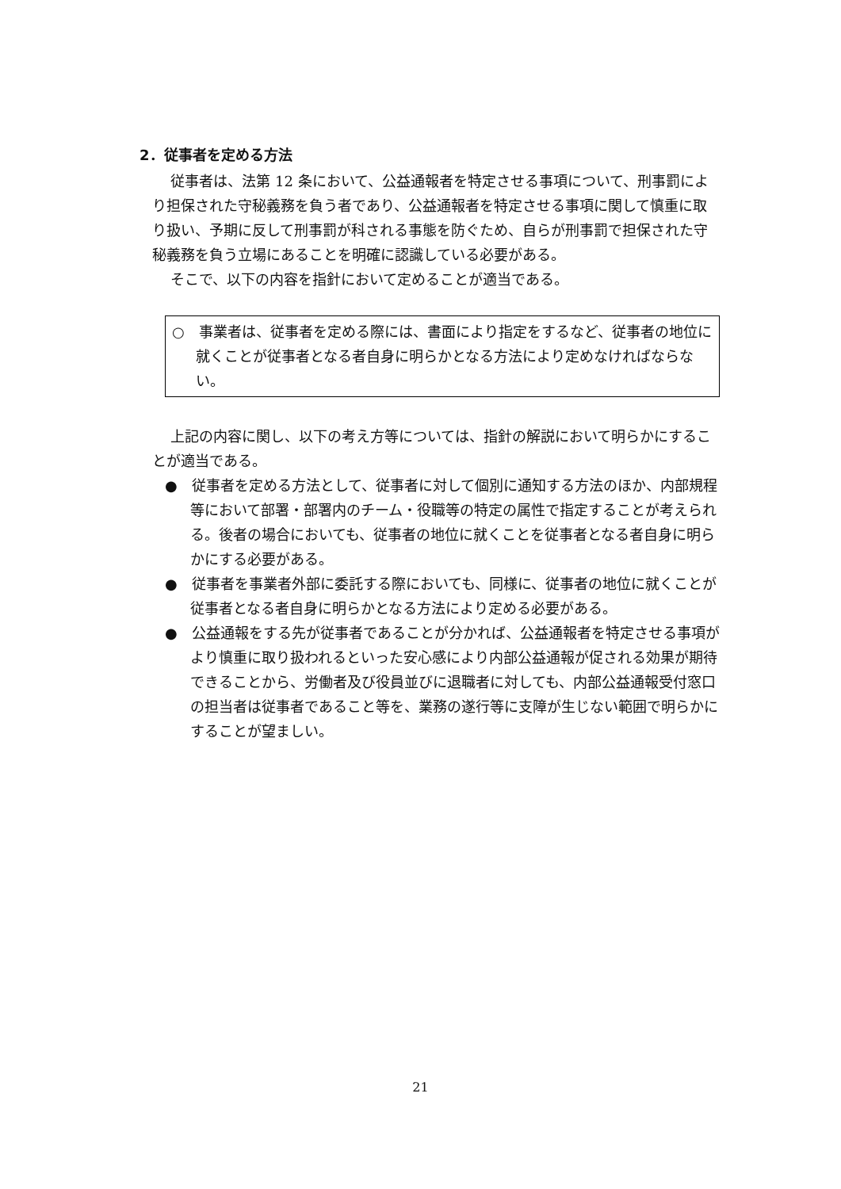2．従事者を定める方法
従事者は、法第 12 条において、公益通報者を特定させる事項について、刑事罰により担保された守秘義務を負う者であり、公益通報者を特定させる事項に関して慎重に取り扱い、予期に反して刑事罰が科される事態を防ぐため、自らが刑事罰で担保された守秘義務を負う立場にあることを明確に認識している必要がある。
そこで、以下の内容を指針において定めることが適当である。
○　事業者は、従事者を定める際には、書面により指定をするなど、従事者の地位に就くことが従事者となる者自身に明らかとなる方法により定めなければならない。
上記の内容に関し、以下の考え方等については、指針の解説において明らかにすることが適当である。
●　従事者を定める方法として、従事者に対して個別に通知する方法のほか、内部規程等において部署・部署内のチーム・役職等の特定の属性で指定することが考えられる。後者の場合においても、従事者の地位に就くことを従事者となる者自身に明らかにする必要がある。
●　従事者を事業者外部に委託する際においても、同様に、従事者の地位に就くことが従事者となる者自身に明らかとなる方法により定める必要がある。
●　公益通報をする先が従事者であることが分かれば、公益通報者を特定させる事項がより慎重に取り扱われるといった安心感により内部公益通報が促される効果が期待できることから、労働者及び役員並びに退職者に対しても、内部公益通報受付窓口の担当者は従事者であること等を、業務の遂行等に支障が生じない範囲で明らかにすることが望ましい。
21